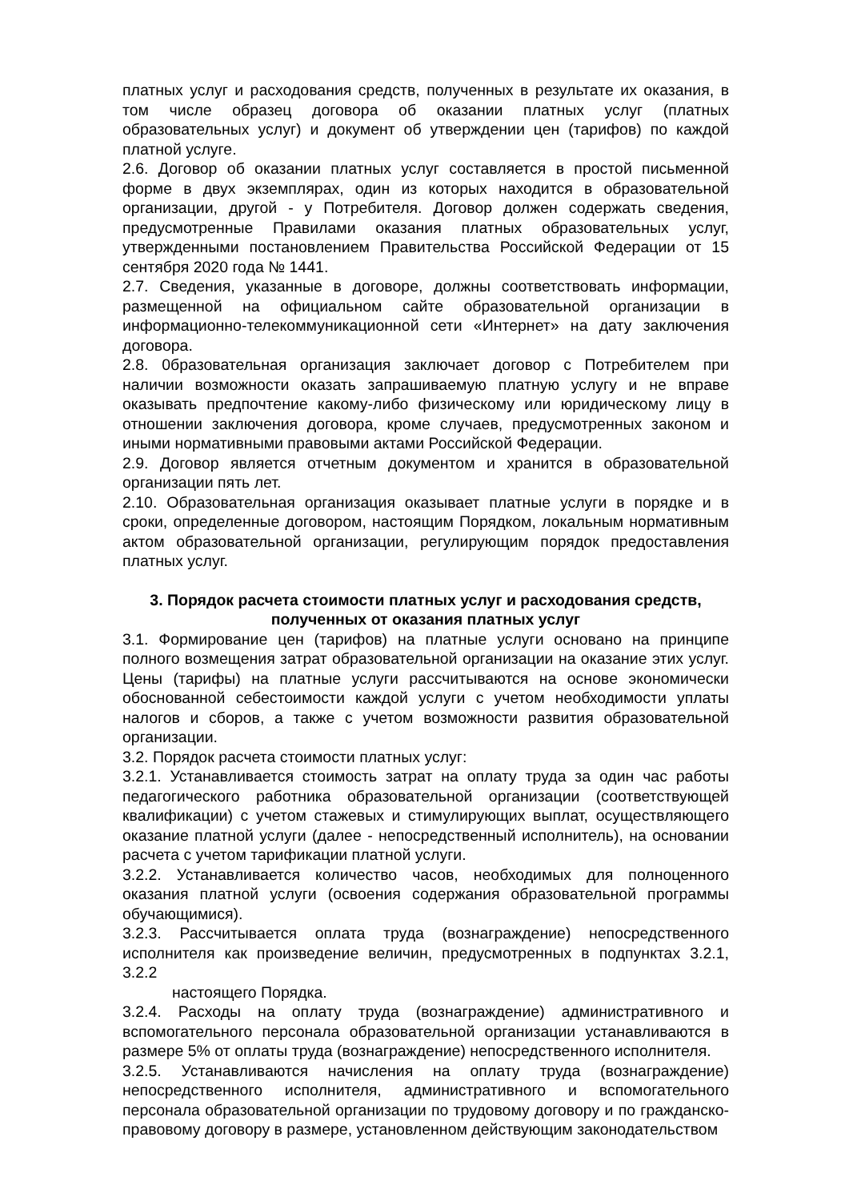платных услуг и расходования средств, полученных в результате их оказания, в том числе образец договора об оказании платных услуг (платных образовательных услуг) и документ об утверждении цен (тарифов) по каждой платной услуге.
2.6. Договор об оказании платных услуг составляется в простой письменной форме в двух экземплярах, один из которых находится в образовательной организации, другой - у Потребителя. Договор должен содержать сведения, предусмотренные Правилами оказания платных образовательных услуг, утвержденными постановлением Правительства Российской Федерации от 15 сентября 2020 года № 1441.
2.7. Сведения, указанные в договоре, должны соответствовать информации, размещенной на официальном сайте образовательной организации в информационно-телекоммуникационной сети «Интернет» на дату заключения договора.
2.8. 0бразовательная организация заключает договор с Потребителем при наличии возможности оказать запрашиваемую платную услугу и не вправе оказывать предпочтение какому-либо физическому или юридическому лицу в отношении заключения договора, кроме случаев, предусмотренных законом и иными нормативными правовыми актами Российской Федерации.
2.9. Договор является отчетным документом и хранится в образовательной организации пять лет.
2.10. Образовательная организация оказывает платные услуги в порядке и в сроки, определенные договором, настоящим Порядком, локальным нормативным актом образовательной организации, регулирующим порядок предоставления платных услуг.
3. Порядок расчета стоимости платных услуг и расходования средств, полученных от оказания платных услуг
3.1. Формирование цен (тарифов) на платные услуги основано на принципе полного возмещения затрат образовательной организации на оказание этих услуг. Цены (тарифы) на платные услуги рассчитываются на основе экономически обоснованной себестоимости каждой услуги с учетом необходимости уплаты налогов и сборов, а также с учетом возможности развития образовательной организации.
3.2. Порядок расчета стоимости платных услуг:
3.2.1. Устанавливается стоимость затрат на оплату труда за один час работы педагогического работника образовательной организации (соответствующей квалификации) с учетом стажевых и стимулирующих выплат, осуществляющего оказание платной услуги (далее - непосредственный исполнитель), на основании расчета с учетом тарификации платной услуги.
3.2.2. Устанавливается количество часов, необходимых для полноценного оказания платной услуги (освоения содержания образовательной программы обучающимися).
3.2.3. Рассчитывается оплата труда (вознаграждение) непосредственного исполнителя как произведение величин, предусмотренных в подпунктах 3.2.1, 3.2.2
настоящего Порядка.
3.2.4. Расходы на оплату труда (вознаграждение) административного и вспомогательного персонала образовательной организации устанавливаются в размере 5% от оплаты труда (вознаграждение) непосредственного исполнителя.
3.2.5. Устанавливаются начисления на оплату труда (вознаграждение) непосредственного исполнителя, административного и вспомогательного персонала образовательной организации по трудовому договору и по гражданско-правовому договору в размере, установленном действующим законодательством